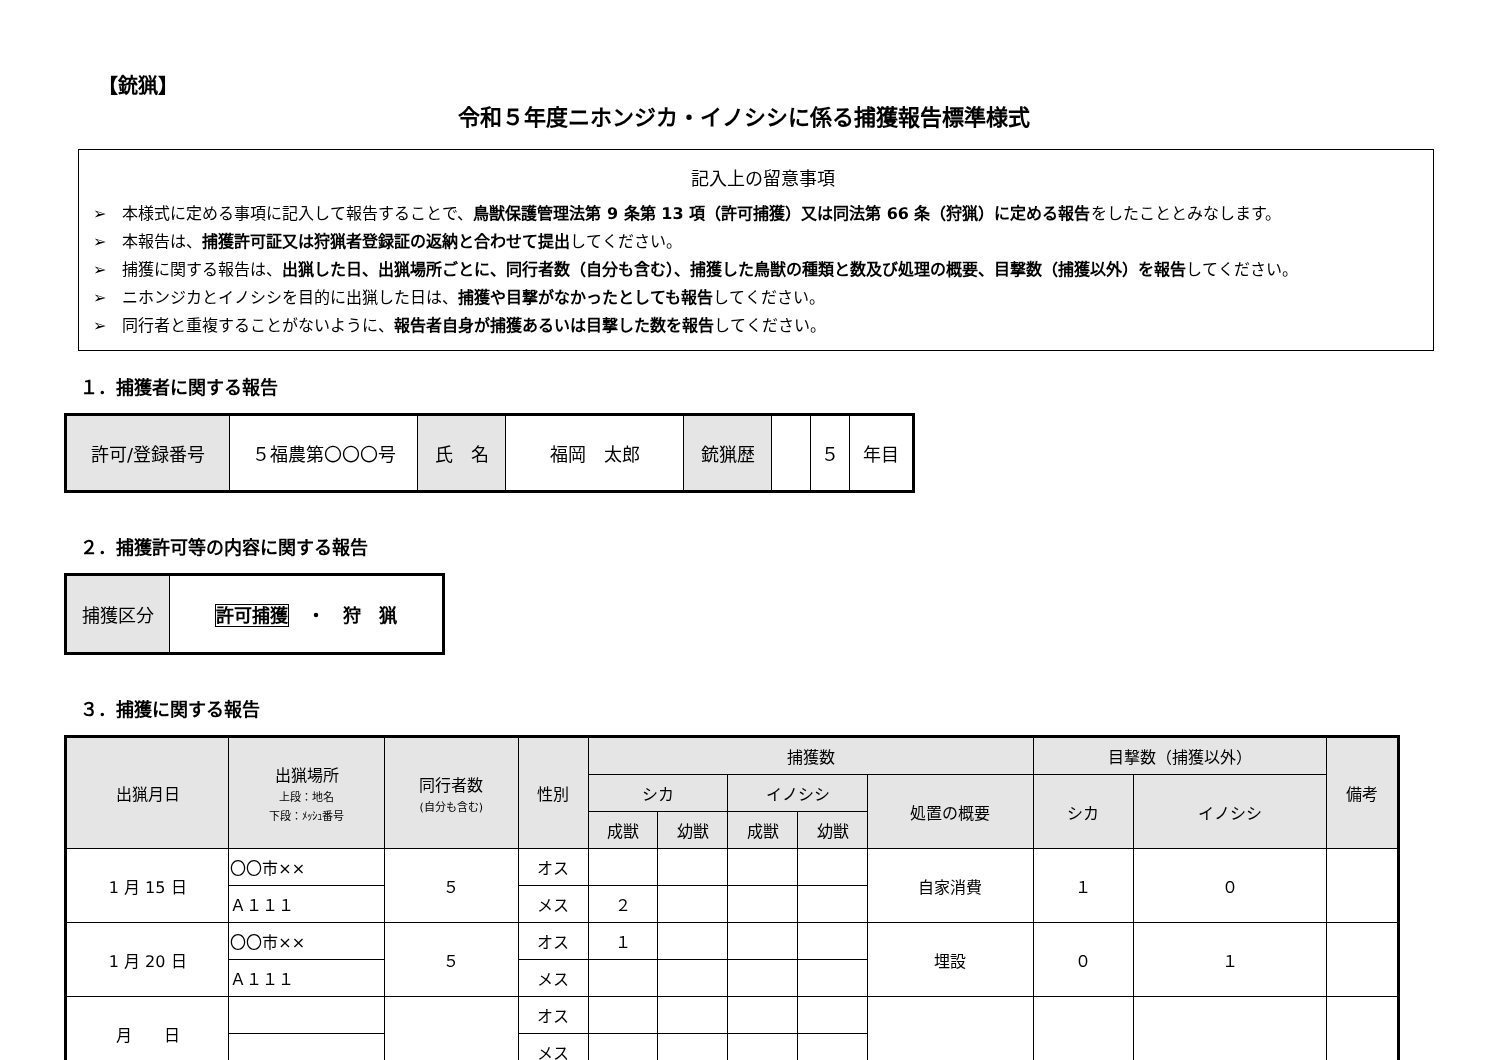【銃猟】
令和５年度ニホンジカ・イノシシに係る捕獲報告標準様式
記入上の留意事項
➢　本様式に定める事項に記入して報告することで、鳥獣保護管理法第 9 条第 13 項（許可捕獲）又は同法第 66 条（狩猟）に定める報告をしたこととみなします。
➢　本報告は、捕獲許可証又は狩猟者登録証の返納と合わせて提出してください。
➢　捕獲に関する報告は、出猟した日、出猟場所ごとに、同行者数（自分も含む）、捕獲した鳥獣の種類と数及び処理の概要、目撃数（捕獲以外）を報告してください。
➢　ニホンジカとイノシシを目的に出猟した日は、捕獲や目撃がなかったとしても報告してください。
➢　同行者と重複することがないように、報告者自身が捕獲あるいは目撃した数を報告してください。
１．捕獲者に関する報告
| 許可/登録番号 | ５福農第〇〇〇号 | 氏 名 | 福岡 太郎 | 銃猟歴 | | ５ | 年目 |
２．捕獲許可等の内容に関する報告
| 捕獲区分 | 許可捕獲 ・ 狩 猟 |
３．捕獲に関する報告
| 出猟月日 | 出猟場所 上段：地名 下段：ﾒｯｼｭ番号 | 同行者数 (自分も含む) | 性別 | 捕獲数 | | | | | 目撃数（捕獲以外） | | 備考 |
| --- | --- | --- | --- | --- | --- | --- | --- | --- | --- | --- | --- |
| | | | | シカ | | イノシシ | | 処置の概要 | シカ | イノシシ | |
| | | | | 成獣 | 幼獣 | 成獣 | 幼獣 | | | | |
| 1 月 15 日 | 〇〇市×× | ５ | オス | | | | | 自家消費 | １ | ０ | |
| | Ａ１１１ | | メス | ２ | | | | | | | |
| 1 月 20 日 | 〇〇市×× | ５ | オス | １ | | | | 埋設 | ０ | １ | |
| | Ａ１１１ | | メス | | | | | | | | |
| 月 日 | | | オス | | | | | | | | |
| | | | メス | | | | | | | | |